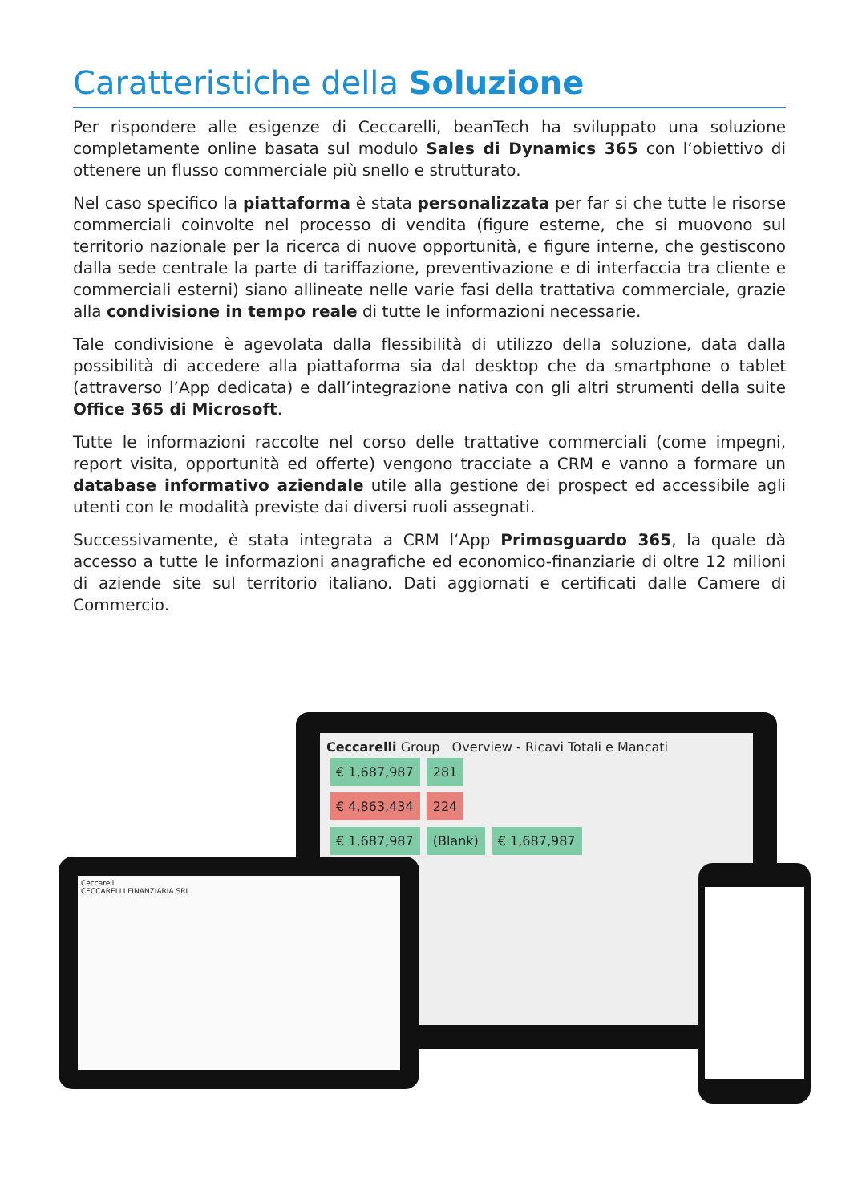Caratteristiche della Soluzione
Per rispondere alle esigenze di Ceccarelli, beanTech ha sviluppato una soluzione completamente online basata sul modulo Sales di Dynamics 365 con l’obiettivo di ottenere un flusso commerciale più snello e strutturato.
Nel caso specifico la piattaforma è stata personalizzata per far si che tutte le risorse commerciali coinvolte nel processo di vendita (figure esterne, che si muovono sul territorio nazionale per la ricerca di nuove opportunità, e figure interne, che gestiscono dalla sede centrale la parte di tariffazione, preventivazione e di interfaccia tra cliente e commerciali esterni) siano allineate nelle varie fasi della trattativa commerciale, grazie alla condivisione in tempo reale di tutte le informazioni necessarie.
Tale condivisione è agevolata dalla flessibilità di utilizzo della soluzione, data dalla possibilità di accedere alla piattaforma sia dal desktop che da smartphone o tablet (attraverso l’App dedicata) e dall’integrazione nativa con gli altri strumenti della suite Office 365 di Microsoft.
Tutte le informazioni raccolte nel corso delle trattative commerciali (come impegni, report visita, opportunità ed offerte) vengono tracciate a CRM e vanno a formare un database informativo aziendale utile alla gestione dei prospect ed accessibile agli utenti con le modalità previste dai diversi ruoli assegnati.
Successivamente, è stata integrata a CRM l‘App Primosguardo 365, la quale dà accesso a tutte le informazioni anagrafiche ed economico-finanziarie di oltre 12 milioni di aziende site sul territorio italiano. Dati aggiornati e certificati dalle Camere di Commercio.
Ceccarelli Group Overview - Ricavi Totali e Mancati
€ 1,687,987 281
€ 4,863,434 224
€ 1,687,987 (Blank) € 1,687,987
Ceccarelli
CECCARELLI FINANZIARIA SRL